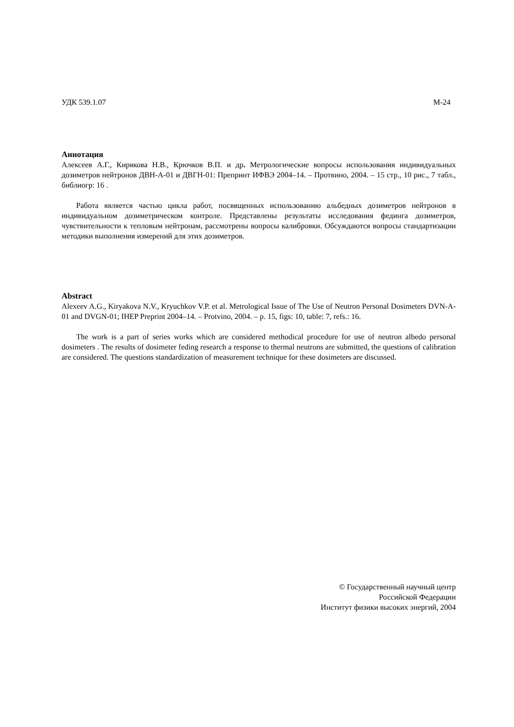УДК 539.1.07 М-24
Аннотация
Алексеев А.Г., Кирякова Н.В., Крючков В.П. и др. Метрологические вопросы использования индивидуальных дозиметров нейтронов ДВН-А-01 и ДВГН-01: Препринт ИФВЭ 2004–14. – Протвино, 2004. – 15 стр., 10 рис., 7 табл., библиогр: 16 .
Работа является частью цикла работ, посвященных использованию альбедных дозиметров нейтронов в индивидуальном дозиметрическом контроле. Представлены результаты исследования фединга дозиметров, чувствительности к тепловым нейтронам, рассмотрены вопросы калибровки. Обсуждаются вопросы стандартизации методики выполнения измерений для этих дозиметров.
Abstract
Alexeev A.G., Kiryakova N.V., Kryuchkov V.P. et al. Metrological Issue of The Use of Neutron Personal Dosimeters DVN-A-01 and DVGN-01; IHEP Preprint 2004–14. – Protvino, 2004. – p. 15, figs: 10, table: 7, refs.: 16.
The work is a part of series works which are considered methodical procedure for use of neutron albedo personal dosimeters . The results of dosimeter feding research a response to thermal neutrons are submitted, the questions of calibration are considered. The questions standardization of measurement technique for these dosimeters are discussed.
© Государственный научный центр
Российской Федерации
Институт физики высоких энергий, 2004